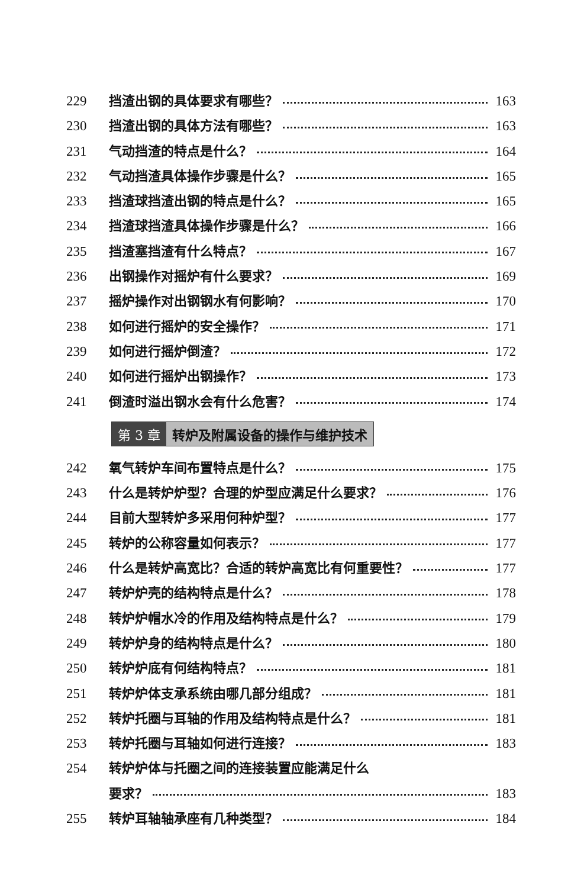229 挡渣出钢的具体要求有哪些？ 163
230 挡渣出钢的具体方法有哪些？ 163
231 气动挡渣的特点是什么？ 164
232 气动挡渣具体操作步骤是什么？ 165
233 挡渣球挡渣出钢的特点是什么？ 165
234 挡渣球挡渣具体操作步骤是什么？ 166
235 挡渣塞挡渣有什么特点？ 167
236 出钢操作对摇炉有什么要求？ 169
237 摇炉操作对出钢钢水有何影响？ 170
238 如何进行摇炉的安全操作？ 171
239 如何进行摇炉倒渣？ 172
240 如何进行摇炉出钢操作？ 173
241 倒渣时溢出钢水会有什么危害？ 174
第 3 章 转炉及附属设备的操作与维护技术
242 氧气转炉车间布置特点是什么？ 175
243 什么是转炉炉型？合理的炉型应满足什么要求？ 176
244 目前大型转炉多采用何种炉型？ 177
245 转炉的公称容量如何表示？ 177
246 什么是转炉高宽比？合适的转炉高宽比有何重要性？ 177
247 转炉炉壳的结构特点是什么？ 178
248 转炉炉帽水冷的作用及结构特点是什么？ 179
249 转炉炉身的结构特点是什么？ 180
250 转炉炉底有何结构特点？ 181
251 转炉炉体支承系统由哪几部分组成？ 181
252 转炉托圈与耳轴的作用及结构特点是什么？ 181
253 转炉托圈与耳轴如何进行连接？ 183
254 转炉炉体与托圈之间的连接装置应能满足什么
要求？ 183
255 转炉耳轴轴承座有几种类型？ 184